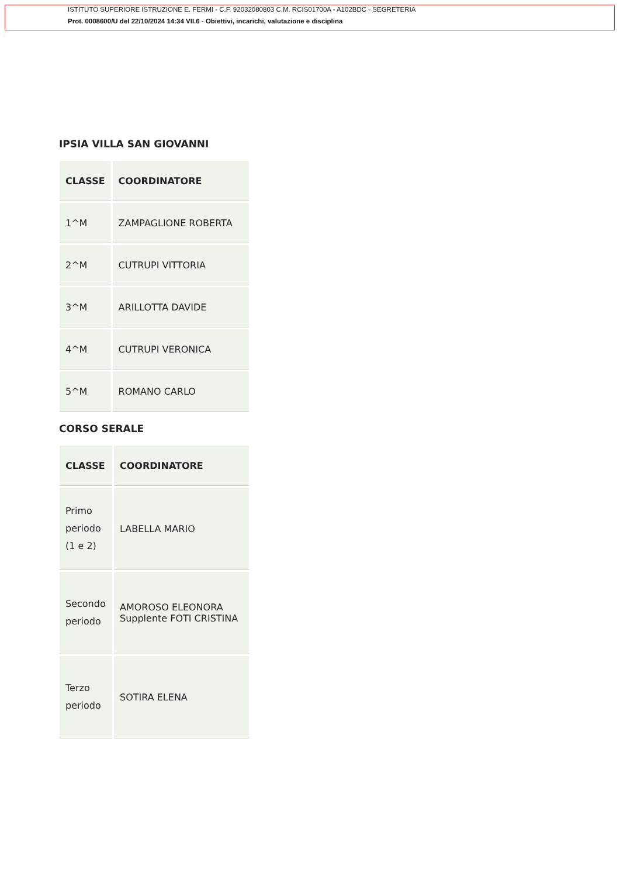ISTITUTO SUPERIORE ISTRUZIONE E. FERMI - C.F. 92032080803 C.M. RCIS01700A - A102BDC - SEGRETERIA
Prot. 0008600/U del 22/10/2024 14:34 VII.6 - Obiettivi, incarichi, valutazione e disciplina
IPSIA VILLA SAN GIOVANNI
| CLASSE | COORDINATORE |
| --- | --- |
| 1^M | ZAMPAGLIONE ROBERTA |
| 2^M | CUTRUPI VITTORIA |
| 3^M | ARILLOTTA DAVIDE |
| 4^M | CUTRUPI VERONICA |
| 5^M | ROMANO CARLO |
CORSO SERALE
| CLASSE | COORDINATORE |
| --- | --- |
| Primo periodo (1 e 2) | LABELLA MARIO |
| Secondo periodo | AMOROSO ELEONORA Supplente FOTI CRISTINA |
| Terzo periodo | SOTIRA ELENA |